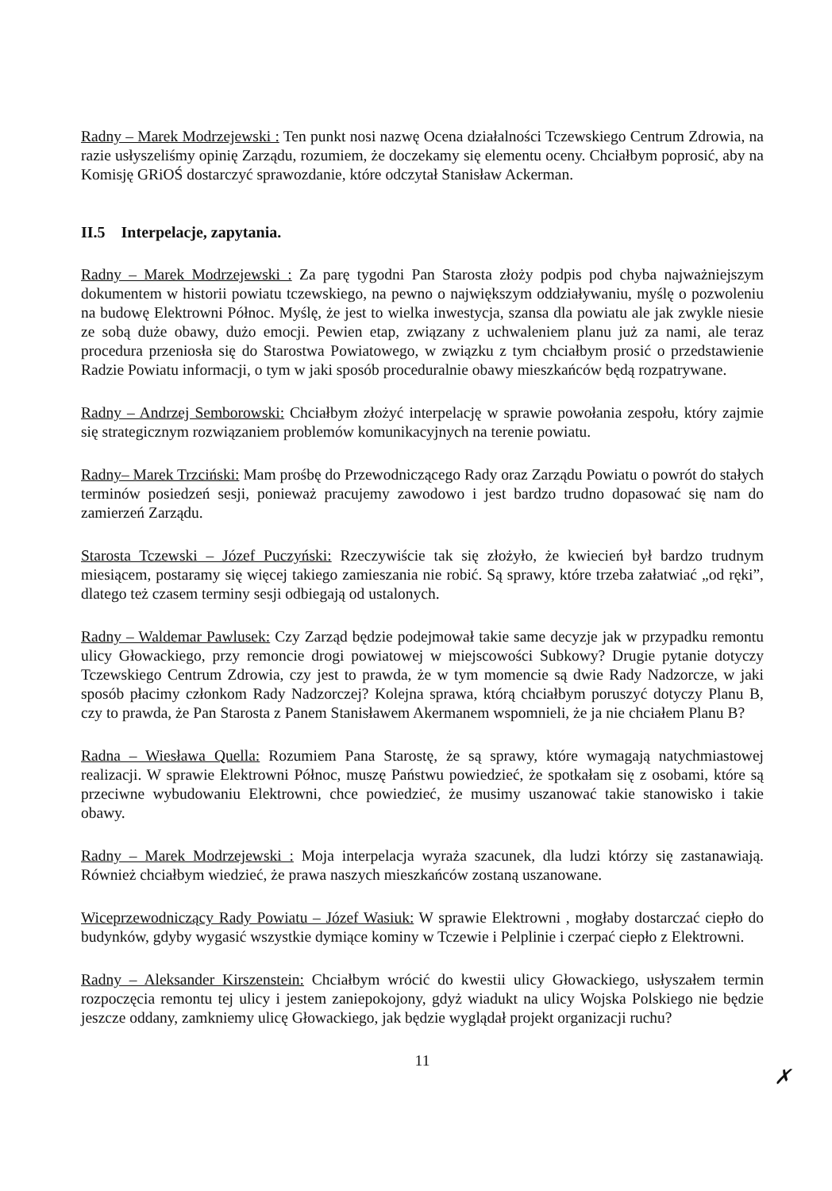Radny – Marek Modrzejewski : Ten punkt nosi nazwę Ocena działalności Tczewskiego Centrum Zdrowia, na razie usłyszeliśmy opinię Zarządu, rozumiem, że doczekamy się elementu oceny. Chciałbym poprosić, aby na Komisję GRiOŚ dostarczyć sprawozdanie, które odczytał Stanisław Ackerman.
II.5 Interpelacje, zapytania.
Radny – Marek Modrzejewski : Za parę tygodni Pan Starosta złoży podpis pod chyba najważniejszym dokumentem w historii powiatu tczewskiego, na pewno o największym oddziaływaniu, myślę o pozwoleniu na budowę Elektrowni Północ. Myślę, że jest to wielka inwestycja, szansa dla powiatu ale jak zwykle niesie ze sobą duże obawy, dużo emocji. Pewien etap, związany z uchwaleniem planu już za nami, ale teraz procedura przeniosła się do Starostwa Powiatowego, w związku z tym chciałbym prosić o przedstawienie Radzie Powiatu informacji, o tym w jaki sposób proceduralnie obawy mieszkańców będą rozpatrywane.
Radny – Andrzej Semborowski: Chciałbym złożyć interpelację w sprawie powołania zespołu, który zajmie się strategicznym rozwiązaniem problemów komunikacyjnych na terenie powiatu.
Radny– Marek Trzciński: Mam prośbę do Przewodniczącego Rady oraz Zarządu Powiatu o powrót do stałych terminów posiedzeń sesji, ponieważ pracujemy zawodowo i jest bardzo trudno dopasować się nam do zamierzeń Zarządu.
Starosta Tczewski – Józef Puczyński: Rzeczywiście tak się złożyło, że kwiecień był bardzo trudnym miesiącem, postaramy się więcej takiego zamieszania nie robić. Są sprawy, które trzeba załatwiać „od ręki”, dlatego też czasem terminy sesji odbiegają od ustalonych.
Radny – Waldemar Pawlusek: Czy Zarząd będzie podejmował takie same decyzje jak w przypadku remontu ulicy Głowackiego, przy remoncie drogi powiatowej w miejscowości Subkowy? Drugie pytanie dotyczy Tczewskiego Centrum Zdrowia, czy jest to prawda, że w tym momencie są dwie Rady Nadzorcze, w jaki sposób płacimy członkom Rady Nadzorczej? Kolejna sprawa, którą chciałbym poruszyć dotyczy Planu B, czy to prawda, że Pan Starosta z Panem Stanisławem Akermanem wspomnieli, że ja nie chciałem Planu B?
Radna – Wiesława Quella: Rozumiem Pana Starostę, że są sprawy, które wymagają natychmiastowej realizacji. W sprawie Elektrowni Północ, muszę Państwu powiedzieć, że spotkałam się z osobami, które są przeciwne wybudowaniu Elektrowni, chce powiedzieć, że musimy uszanować takie stanowisko i takie obawy.
Radny – Marek Modrzejewski : Moja interpelacja wyraża szacunek, dla ludzi którzy się zastanawiają. Również chciałbym wiedzieć, że prawa naszych mieszkańców zostaną uszanowane.
Wiceprzewodniczący Rady Powiatu – Józef Wasiuk: W sprawie Elektrowni , mogłaby dostarczać ciepło do budynków, gdyby wygasić wszystkie dymiące kominy w Tczewie i Pelplinie i czerpać ciepło z Elektrowni.
Radny – Aleksander Kirszenstein: Chciałbym wrócić do kwestii ulicy Głowackiego, usłyszałem termin rozpoczęcia remontu tej ulicy i jestem zaniepokojony, gdyż wiadukt na ulicy Wojska Polskiego nie będzie jeszcze oddany, zamkniemy ulicę Głowackiego, jak będzie wyglądał projekt organizacji ruchu?
11
✗